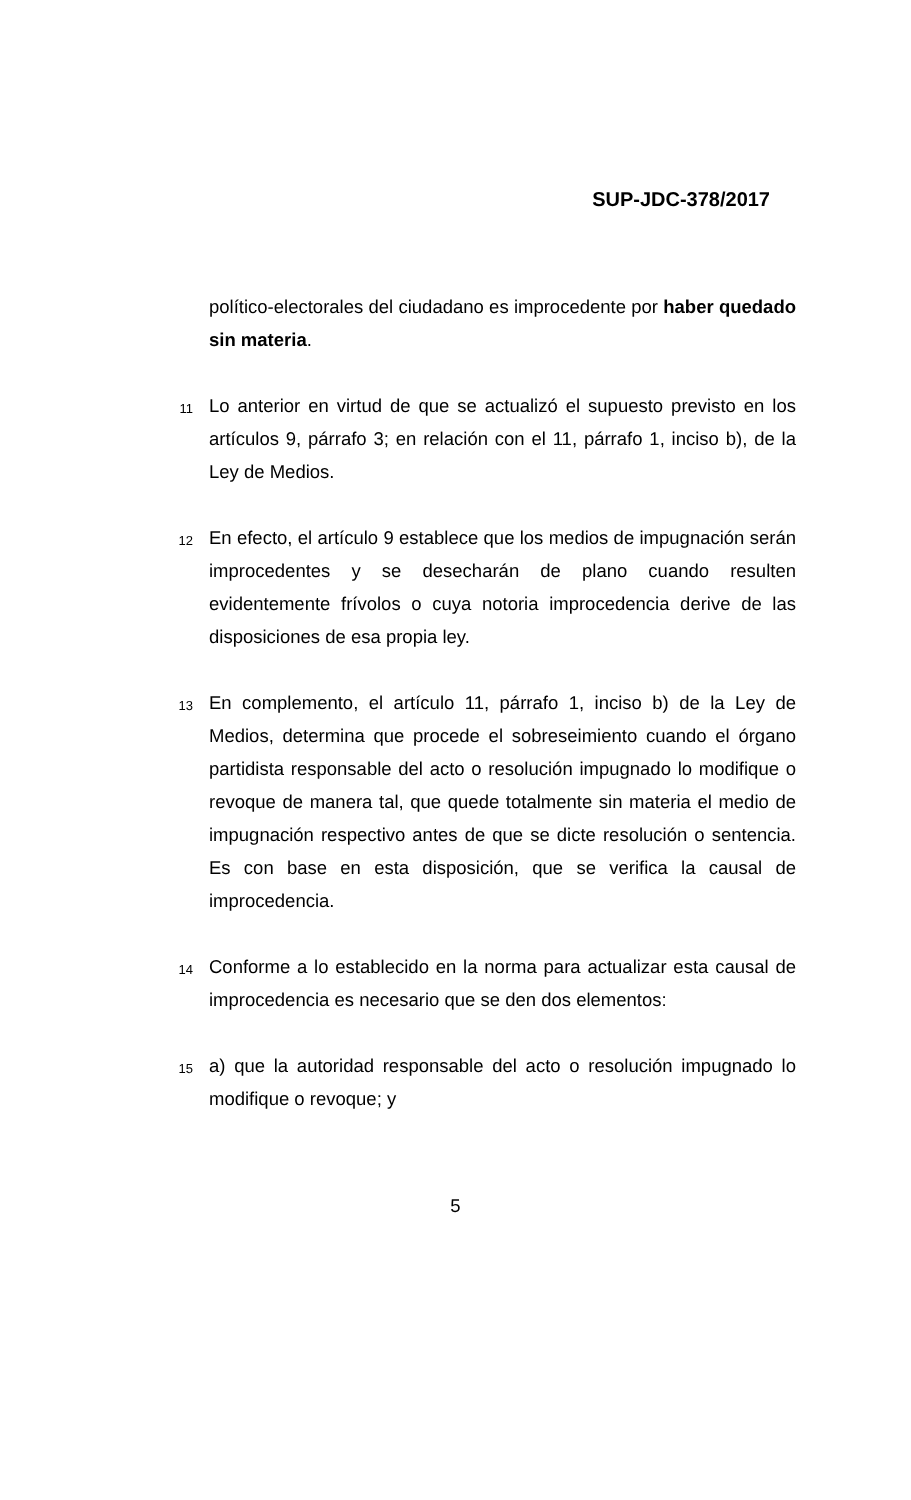SUP-JDC-378/2017
político-electorales del ciudadano es improcedente por haber quedado sin materia.
11
Lo anterior en virtud de que se actualizó el supuesto previsto en los artículos 9, párrafo 3; en relación con el 11, párrafo 1, inciso b), de la Ley de Medios.
12
En efecto, el artículo 9 establece que los medios de impugnación serán improcedentes y se desecharán de plano cuando resulten evidentemente frívolos o cuya notoria improcedencia derive de las disposiciones de esa propia ley.
13
En complemento, el artículo 11, párrafo 1, inciso b) de la Ley de Medios, determina que procede el sobreseimiento cuando el órgano partidista responsable del acto o resolución impugnado lo modifique o revoque de manera tal, que quede totalmente sin materia el medio de impugnación respectivo antes de que se dicte resolución o sentencia. Es con base en esta disposición, que se verifica la causal de improcedencia.
14
Conforme a lo establecido en la norma para actualizar esta causal de improcedencia es necesario que se den dos elementos:
15
a) que la autoridad responsable del acto o resolución impugnado lo modifique o revoque; y
5